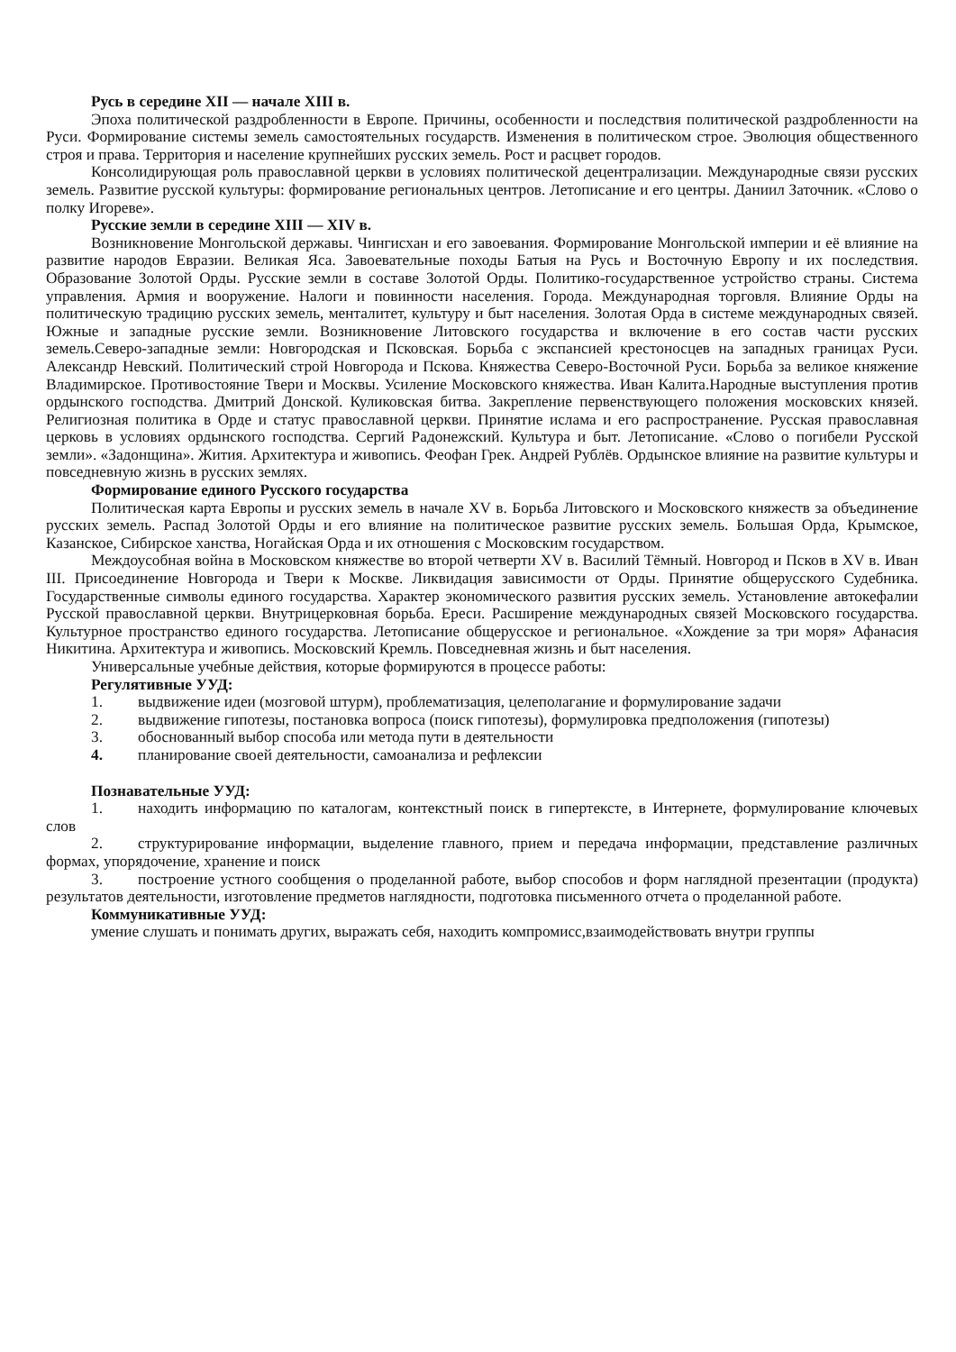Русь в середине XII — начале XIII в.
Эпоха политической раздробленности в Европе. Причины, особенности и последствия политической раздробленности на Руси. Формирование системы земель самостоятельных государств. Изменения в политическом строе. Эволюция общественного строя и права. Территория и население крупнейших русских земель. Рост и расцвет городов.
Консолидирующая роль православной церкви в условиях политической децентрализации. Международные связи русских земель. Развитие русской культуры: формирование региональных центров. Летописание и его центры. Даниил Заточник. «Слово о полку Игореве».
Русские земли в середине XIII — XIV в.
Возникновение Монгольской державы. Чингисхан и его завоевания. Формирование Монгольской империи и её влияние на развитие народов Евразии. Великая Яса. Завоевательные походы Батыя на Русь и Восточную Европу и их последствия. Образование Золотой Орды. Русские земли в составе Золотой Орды. Политико-государственное устройство страны. Система управления. Армия и вооружение. Налоги и повинности населения. Города. Международная торговля. Влияние Орды на политическую традицию русских земель, менталитет, культуру и быт населения. Золотая Орда в системе международных связей. Южные и западные русские земли. Возникновение Литовского государства и включение в его состав части русских земель.Северо-западные земли: Новгородская и Псковская. Борьба с экспансией крестоносцев на западных границах Руси. Александр Невский. Политический строй Новгорода и Пскова. Княжества Северо-Восточной Руси. Борьба за великое княжение Владимирское. Противостояние Твери и Москвы. Усиление Московского княжества. Иван Калита.Народные выступления против ордынского господства. Дмитрий Донской. Куликовская битва. Закрепление первенствующего положения московских князей. Религиозная политика в Орде и статус православной церкви. Принятие ислама и его распространение. Русская православная церковь в условиях ордынского господства. Сергий Радонежский. Культура и быт. Летописание. «Слово о погибели Русской земли». «Задонщина». Жития. Архитектура и живопись. Феофан Грек. Андрей Рублёв. Ордынское влияние на развитие культуры и повседневную жизнь в русских землях.
Формирование единого Русского государства
Политическая карта Европы и русских земель в начале XV в. Борьба Литовского и Московского княжеств за объединение русских земель. Распад Золотой Орды и его влияние на политическое развитие русских земель. Большая Орда, Крымское, Казанское, Сибирское ханства, Ногайская Орда и их отношения с Московским государством.
Междоусобная война в Московском княжестве во второй четверти XV в. Василий Тёмный. Новгород и Псков в XV в. Иван III. Присоединение Новгорода и Твери к Москве. Ликвидация зависимости от Орды. Принятие общерусского Судебника. Государственные символы единого государства. Характер экономического развития русских земель. Установление автокефалии Русской православной церкви. Внутрицерковная борьба. Ереси. Расширение международных связей Московского государства. Культурное пространство единого государства. Летописание общерусское и региональное. «Хождение за три моря» Афанасия Никитина. Архитектура и живопись. Московский Кремль. Повседневная жизнь и быт населения.
Универсальные учебные действия, которые формируются в процессе работы:
Регулятивные УУД:
1. выдвижение идеи (мозговой штурм), проблематизация, целеполагание и формулирование задачи
2. выдвижение гипотезы, постановка вопроса (поиск гипотезы), формулировка предположения (гипотезы)
3. обоснованный выбор способа или метода пути в деятельности
4. планирование своей деятельности, самоанализа и рефлексии
Познавательные УУД:
1. находить информацию по каталогам, контекстный поиск в гипертексте, в Интернете, формулирование ключевых слов
2. структурирование информации, выделение главного, прием и передача информации, представление различных формах, упорядочение, хранение и поиск
3. построение устного сообщения о проделанной работе, выбор способов и форм наглядной презентации (продукта) результатов деятельности, изготовление предметов наглядности, подготовка письменного отчета о проделанной работе.
Коммуникативные УУД:
умение слушать и понимать других, выражать себя, находить компромисс,взаимодействовать внутри группы